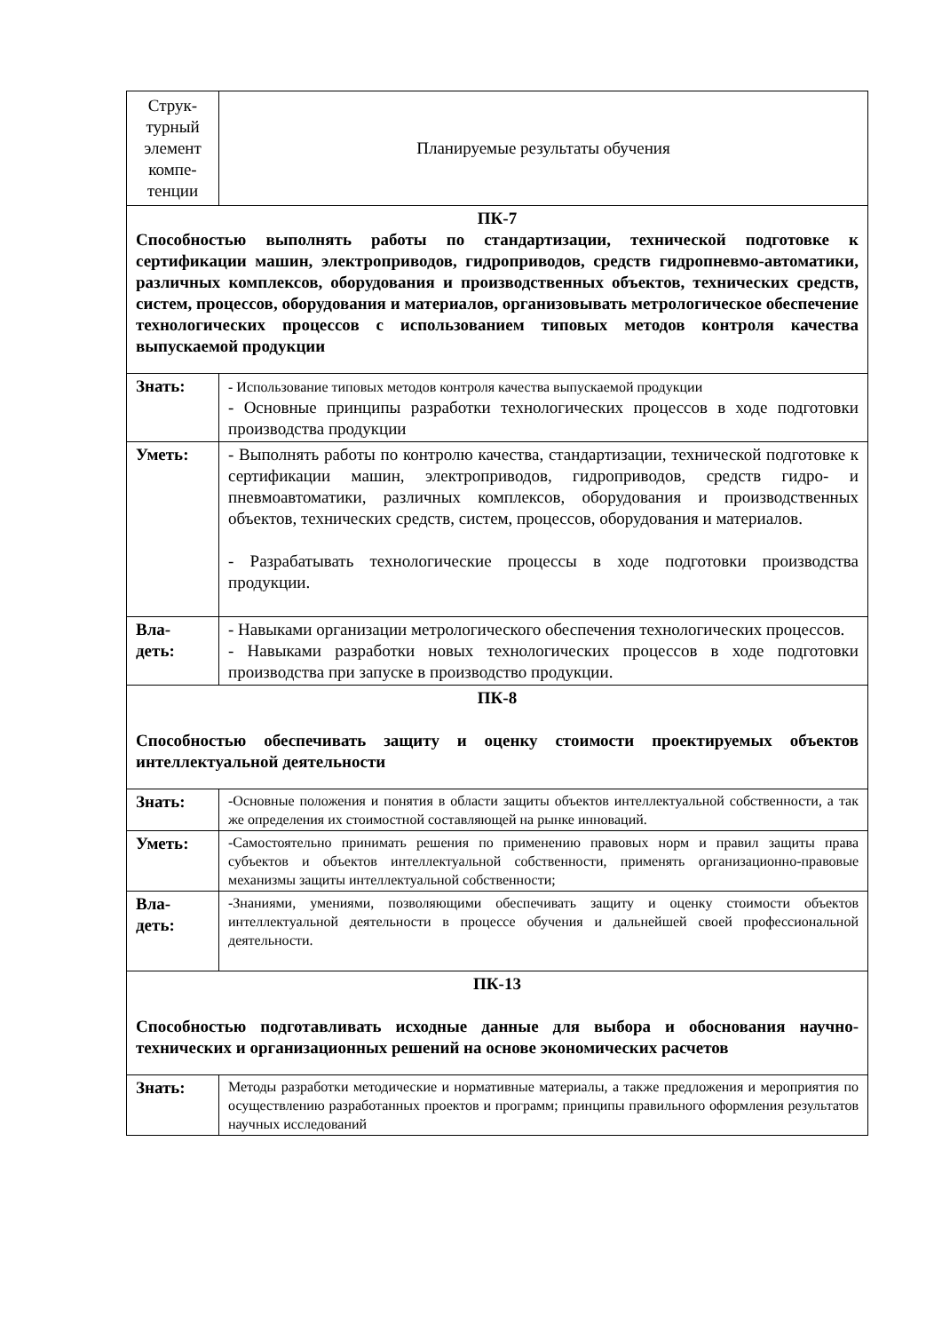| Струк- турный элемент компе- тенции | Планируемые результаты обучения |
| ПК-7 Способностью выполнять работы по стандартизации, технической подготовке к сертификации машин, электроприводов, гидроприводов, средств гидропневмо-автоматики, различных комплексов, оборудования и производственных объектов, технических средств, систем, процессов, оборудования и материалов, организовывать метрологическое обеспечение технологических процессов с использованием типовых методов контроля качества выпускаемой продукции | |
| Знать: | - Использование типовых методов контроля качества выпускаемой продукции - Основные принципы разработки технологических процессов в ходе подготовки производства продукции |
| Уметь: | - Выполнять работы по контролю качества, стандартизации, технической подготовке к сертификации машин, электроприводов, гидроприводов, средств гидро- и пневмоавтоматики, различных комплексов, оборудования и производственных объектов, технических средств, систем, процессов, оборудования и материалов. - Разрабатывать технологические процессы в ходе подготовки производства продукции. |
| Вла- деть: | - Навыками организации метрологического обеспечения технологических процессов. - Навыками разработки новых технологических процессов в ходе подготовки производства при запуске в производство продукции. |
| ПК-8 Способностью обеспечивать защиту и оценку стоимости проектируемых объектов интеллектуальной деятельности | |
| Знать: | -Основные положения и понятия в области защиты объектов интеллектуальной собственности, а так же определения их стоимостной составляющей на рынке инноваций. |
| Уметь: | -Самостоятельно принимать решения по применению правовых норм и правил защиты права субъектов и объектов интеллектуальной собственности, применять организационно-правовые механизмы защиты интеллектуальной собственности; |
| Вла- деть: | -Знаниями, умениями, позволяющими обеспечивать защиту и оценку стоимости объектов интеллектуальной деятельности в процессе обучения и дальнейшей своей профессиональной деятельности. |
| ПК-13 Способностью подготавливать исходные данные для выбора и обоснования научно-технических и организационных решений на основе экономических расчетов | |
| Знать: | Методы разработки методические и нормативные материалы, а также предложения и мероприятия по осуществлению разработанных проектов и программ; принципы правильного оформления результатов научных исследований |